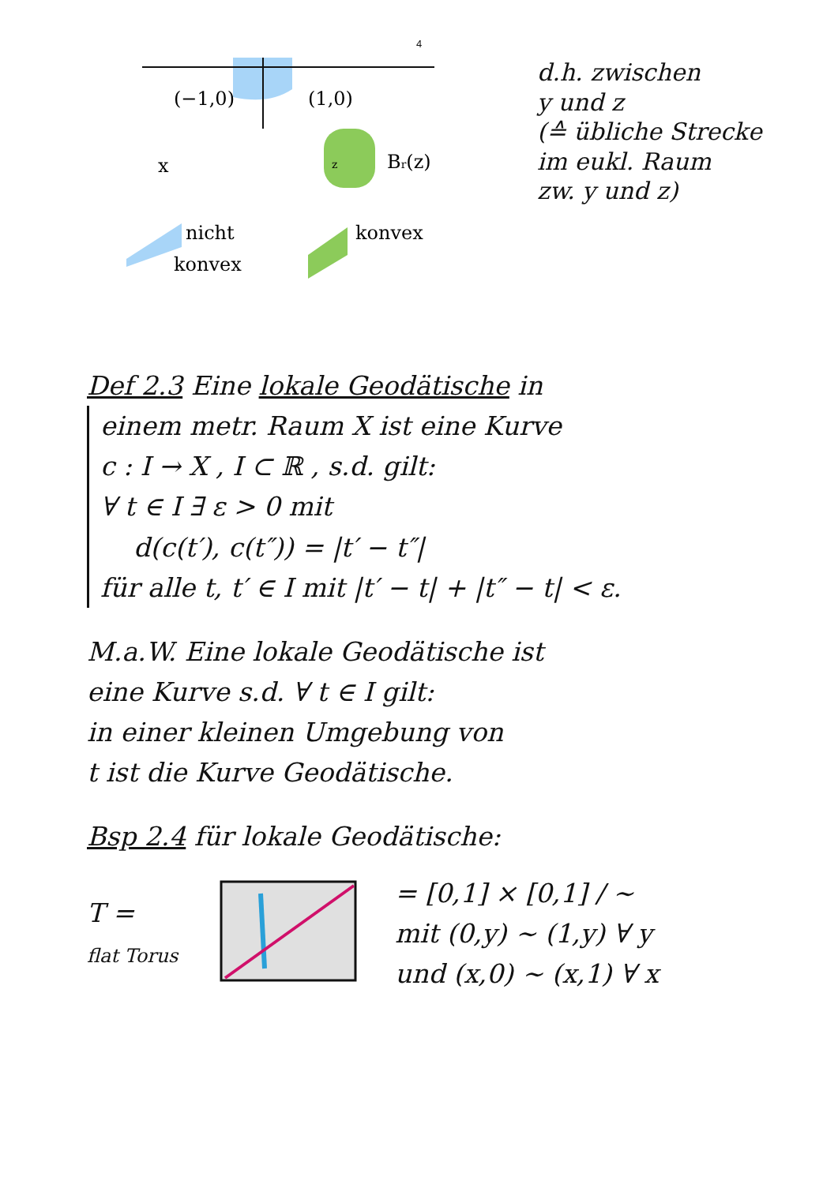4
(−1,0)
(1,0)
x
Br(z)
z
nicht
konvex
konvex
d.h. zwischen
y und z
(≙ übliche Strecke
im eukl. Raum
zw. y und z)
Def 2.3 Eine lokale Geodätische in
einem metr. Raum X ist eine Kurve
c : I → X , I ⊂ ℝ , s.d. gilt:
∀ t ∈ I ∃ ε > 0 mit
d(c(t′), c(t″)) = |t′ − t″|
für alle t, t′ ∈ I mit |t′ − t| + |t″ − t| < ε.
M.a.W. Eine lokale Geodätische ist
eine Kurve s.d. ∀ t ∈ I gilt:
in einer kleinen Umgebung von
t ist die Kurve Geodätische.
Bsp 2.4 für lokale Geodätische:
T =
flat Torus
= [0,1] × [0,1] / ∼
mit (0,y) ∼ (1,y) ∀ y
und (x,0) ∼ (x,1) ∀ x